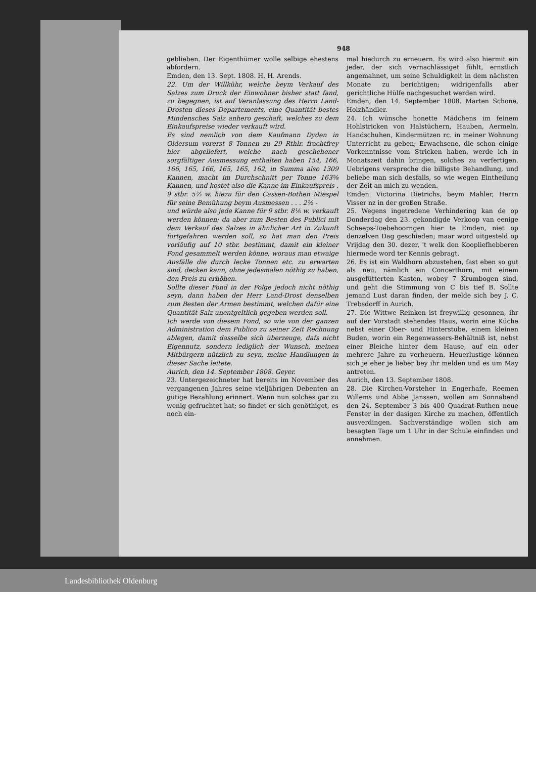948
geblieben. Der Eigenthümer wolle selbige ehestens abfordern.
Emden, den 13. Sept. 1808. H. H. Arends.
22. Um der Willkühr, welche beym Verkauf des Salzes zum Druck der Einwohner bisher statt fand, zu begegnen, ist auf Veranlassung des Herrn Land-Drosten dieses Departements, eine Quantität bestes Mindensches Salz anhero geschaft, welches zu dem Einkaufspreise wieder verkauft wird.
Es sind nemlich von dem Kaufmann Dyden in Oldersum vorerst 8 Tonnen zu 29 Rthlr. frachtfrey hier abgeliefert, welche nach geschehener sorgfältiger Ausmessung enthalten haben 154, 166, 166, 165, 166, 165, 165, 162, in Summa also 1309 Kannen, macht im Durchschnitt per Tonne 163⅝ Kannen, und kostet also die Kanne im Einkaufspreis . 9 stbr. 5⅔ w. hiezu für den Cassen-Bothen Miespel für seine Bemühung beym Ausmessen . . . 2½ -
und würde also jede Kanne für 9 stbr. 8⅙ w. verkauft werden können; da aber zum Besten des Publici mit dem Verkauf des Salzes in ähnlicher Art in Zukunft fortgefahren werden soll, so hat man den Preis vorläufig auf 10 stbr. bestimmt, damit ein kleiner Fond gesammelt werden könne, woraus man etwaige Ausfälle die durch lecke Tonnen etc. zu erwarten sind, decken kann, ohne jedesmalen nöthig zu haben, den Preis zu erhöhen.
Sollte dieser Fond in der Folge jedoch nicht nöthig seyn, dann haben der Herr Land-Drost denselben zum Besten der Armen bestimmt, welchen dafür eine Quantität Salz unentgeltlich gegeben werden soll.
Ich werde von diesem Fond, so wie von der ganzen Administration dem Publico zu seiner Zeit Rechnung ablegen, damit dasselbe sich überzeuge, daſs nicht Eigennutz, sondern lediglich der Wunsch, meinen Mitbürgern nützlich zu seyn, meine Handlungen in dieser Sache leitete.
Aurich, den 14. September 1808. Geyer.
23. Untergezeichneter hat bereits im November des vergangenen Jahres seine vieljährigen Debenten an gütige Bezahlung erinnert. Wenn nun solches gar zu wenig gefruchtet hat; so findet er sich genöthiget, es noch ein-
mal hiedurch zu erneuern. Es wird also hiermit ein jeder, der sich vernachlässiget fühlt, ernstlich angemahnet, um seine Schuldigkeit in dem nächsten Monate zu berichtigen; widrigenfalls aber gerichtliche Hülfe nachgesuchet werden wird.
Emden, den 14. September 1808. Marten Schone, Holzhändler.
24. Ich wünsche honette Mädchens im feinem Hohlstricken von Halstüchern, Hauben, Aermeln, Handschuhen, Kindermützen rc. in meiner Wohnung Unterricht zu geben; Erwachsene, die schon einige Vorkenntnisse vom Stricken haben, werde ich in Monatszeit dahin bringen, solches zu verfertigen. Uebrigens verspreche die billigste Behandlung, und beliebe man sich desfalls, so wie wegen Eintheilung der Zeit an mich zu wenden.
Emden. Victorina Dietrichs, beym Mahler, Herrn Visser nz in der großen Straße.
25. Wegens ingetredene Verhindering kan de op Donderdag den 23. gekondigde Verkoop van eenige Scheeps-Toebehoorngen hier te Emden, niet op denzelven Dag geschieden; maar word uitgesteld op Vrijdag den 30. dezer, 't welk den Koopliefhebberen hiermede word ter Kennis gebragt.
26. Es ist ein Waldhorn abzustehen, fast eben so gut als neu, nämlich ein Concerthorn, mit einem ausgefütterten Kasten, wobey 7 Krumbogen sind, und geht die Stimmung von C bis tief B. Sollte jemand Lust daran finden, der melde sich bey J. C. Trebsdorff in Aurich.
27. Die Wittwe Reinken ist freywillig gesonnen, ihr auf der Vorstadt stehendes Haus, worin eine Küche nebst einer Ober- und Hinterstube, einem kleinen Buden, worin ein Regenwassers-Behältniß ist, nebst einer Bleiche hinter dem Hause, auf ein oder mehrere Jahre zu verheuern. Heuerlustige können sich je eher je lieber bey ihr melden und es um May antreten.
Aurich, den 13. September 1808.
28. Die Kirchen-Vorsteher in Engerhafe, Reemen Willems und Abbe Janssen, wollen am Sonnabend den 24. September 3 bis 400 Quadrat-Ruthen neue Fenster in der dasigen Kirche zu machen, öffentlich ausverdingen. Sachverständige wollen sich am besagten Tage um 1 Uhr in der Schule einfinden und annehmen.
Landesbibliothek Oldenburg